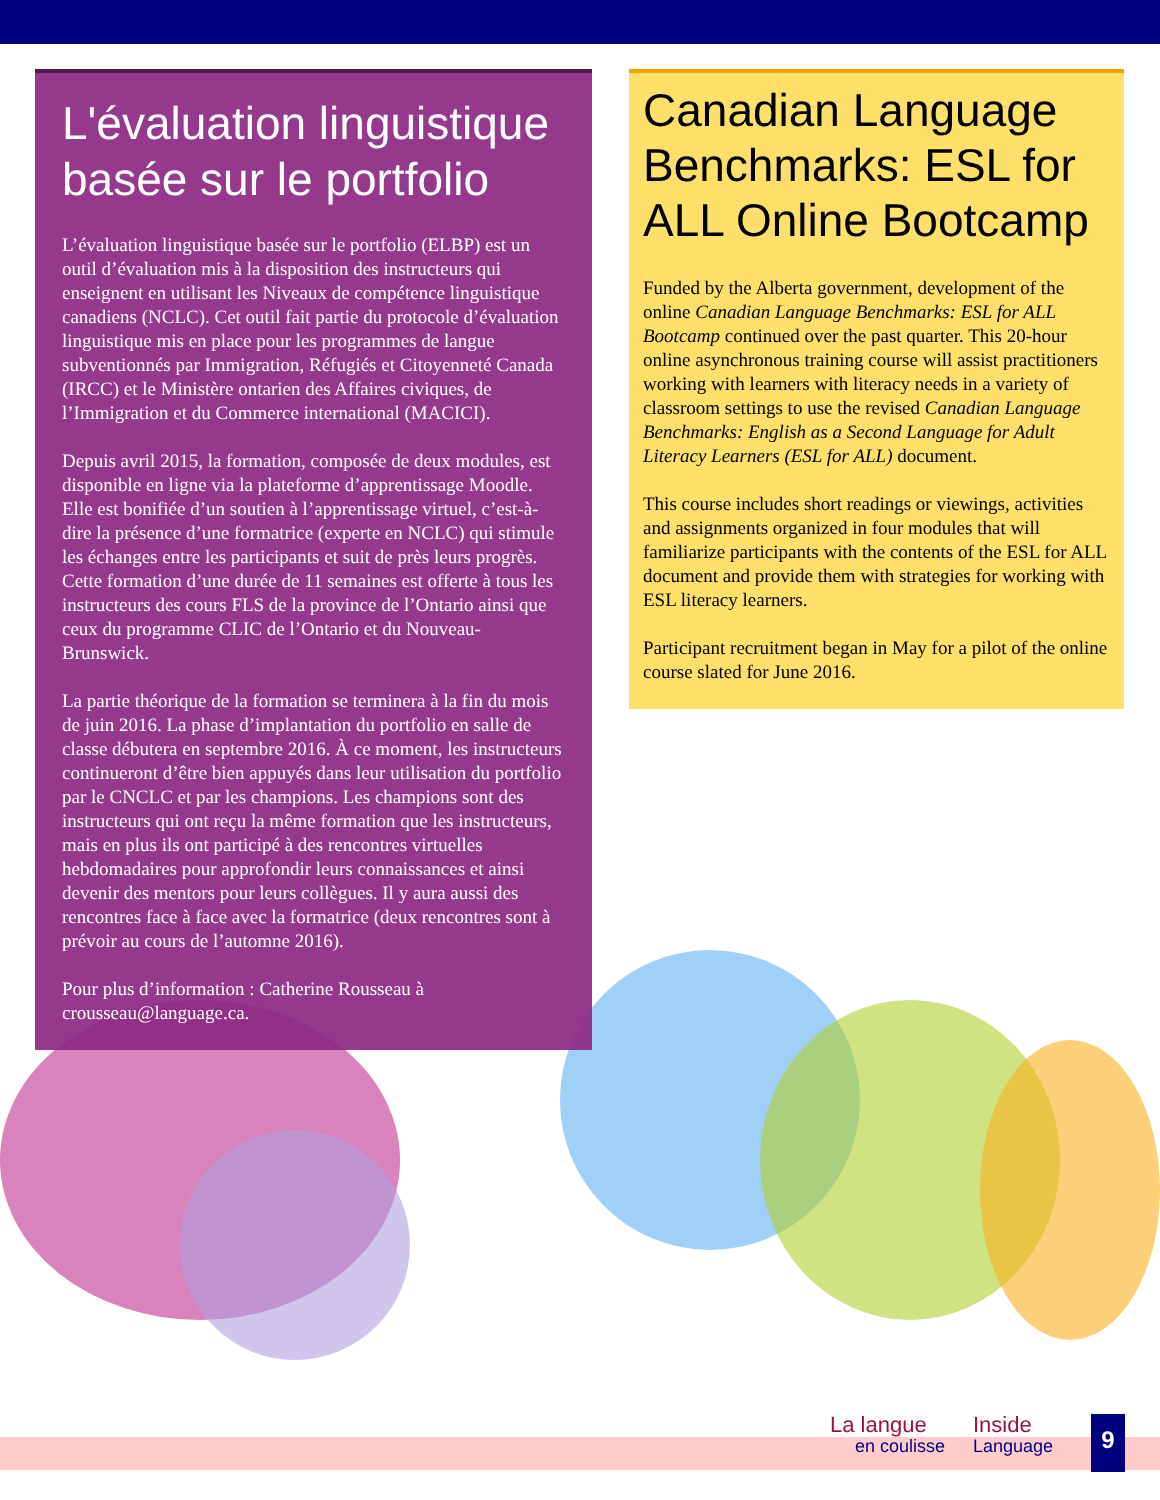L'évaluation linguistique basée sur le portfolio
L’évaluation linguistique basée sur le portfolio (ELBP) est un outil d’évaluation mis à la disposition des instructeurs qui enseignent en utilisant les Niveaux de compétence linguistique canadiens (NCLC). Cet outil fait partie du protocole d’évaluation linguistique mis en place pour les programmes de langue subventionnés par Immigration, Réfugiés et Citoyenneté Canada (IRCC) et le Ministère ontarien des Affaires civiques, de l’Immigration et du Commerce international (MACICI).
Depuis avril 2015, la formation, composée de deux modules, est disponible en ligne via la plateforme d’apprentissage Moodle. Elle est bonifiée d’un soutien à l’apprentissage virtuel, c’est-à-dire la présence d’une formatrice (experte en NCLC) qui stimule les échanges entre les participants et suit de près leurs progrès. Cette formation d’une durée de 11 semaines est offerte à tous les instructeurs des cours FLS de la province de l’Ontario ainsi que ceux du programme CLIC de l’Ontario et du Nouveau-Brunswick.
La partie théorique de la formation se terminera à la fin du mois de juin 2016. La phase d’implantation du portfolio en salle de classe débutera en septembre 2016. À ce moment, les instructeurs continueront d’être bien appuyés dans leur utilisation du portfolio par le CNCLC et par les champions. Les champions sont des instructeurs qui ont reçu la même formation que les instructeurs, mais en plus ils ont participé à des rencontres virtuelles hebdomadaires pour approfondir leurs connaissances et ainsi devenir des mentors pour leurs collègues. Il y aura aussi des rencontres face à face avec la formatrice (deux rencontres sont à prévoir au cours de l’automne 2016).
Pour plus d’information : Catherine Rousseau à crousseau@language.ca.
Canadian Language Benchmarks: ESL for ALL Online Bootcamp
Funded by the Alberta government, development of the online Canadian Language Benchmarks: ESL for ALL Bootcamp continued over the past quarter. This 20-hour online asynchronous training course will assist practitioners working with learners with literacy needs in a variety of classroom settings to use the revised Canadian Language Benchmarks: English as a Second Language for Adult Literacy Learners (ESL for ALL) document.
This course includes short readings or viewings, activities and assignments organized in four modules that will familiarize participants with the contents of the ESL for ALL document and provide them with strategies for working with ESL literacy learners.
Participant recruitment began in May for a pilot of the online course slated for June 2016.
La langue
en coulisse
Inside
Language
9